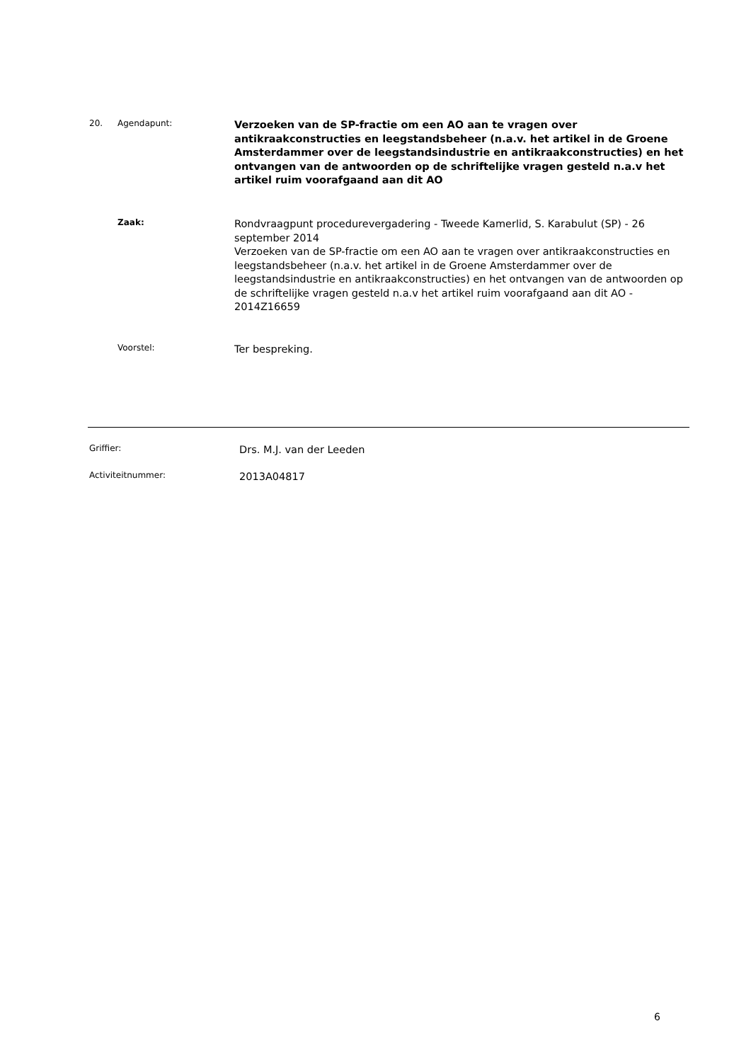20. Agendapunt:
Verzoeken van de SP-fractie om een AO aan te vragen over antikraakconstructies en leegstandsbeheer (n.a.v. het artikel in de Groene Amsterdammer over de leegstandsindustrie en antikraakconstructies) en het ontvangen van de antwoorden op de schriftelijke vragen gesteld n.a.v het artikel ruim voorafgaand aan dit AO
Zaak:
Rondvraagpunt procedurevergadering - Tweede Kamerlid, S. Karabulut (SP) - 26 september 2014
Verzoeken van de SP-fractie om een AO aan te vragen over antikraakconstructies en leegstandsbeheer (n.a.v. het artikel in de Groene Amsterdammer over de leegstandsindustrie en antikraakconstructies) en het ontvangen van de antwoorden op de schriftelijke vragen gesteld n.a.v het artikel ruim voorafgaand aan dit AO - 2014Z16659
Voorstel:
Ter bespreking.
Griffier:
Drs. M.J. van der Leeden
Activiteitnummer:
2013A04817
6